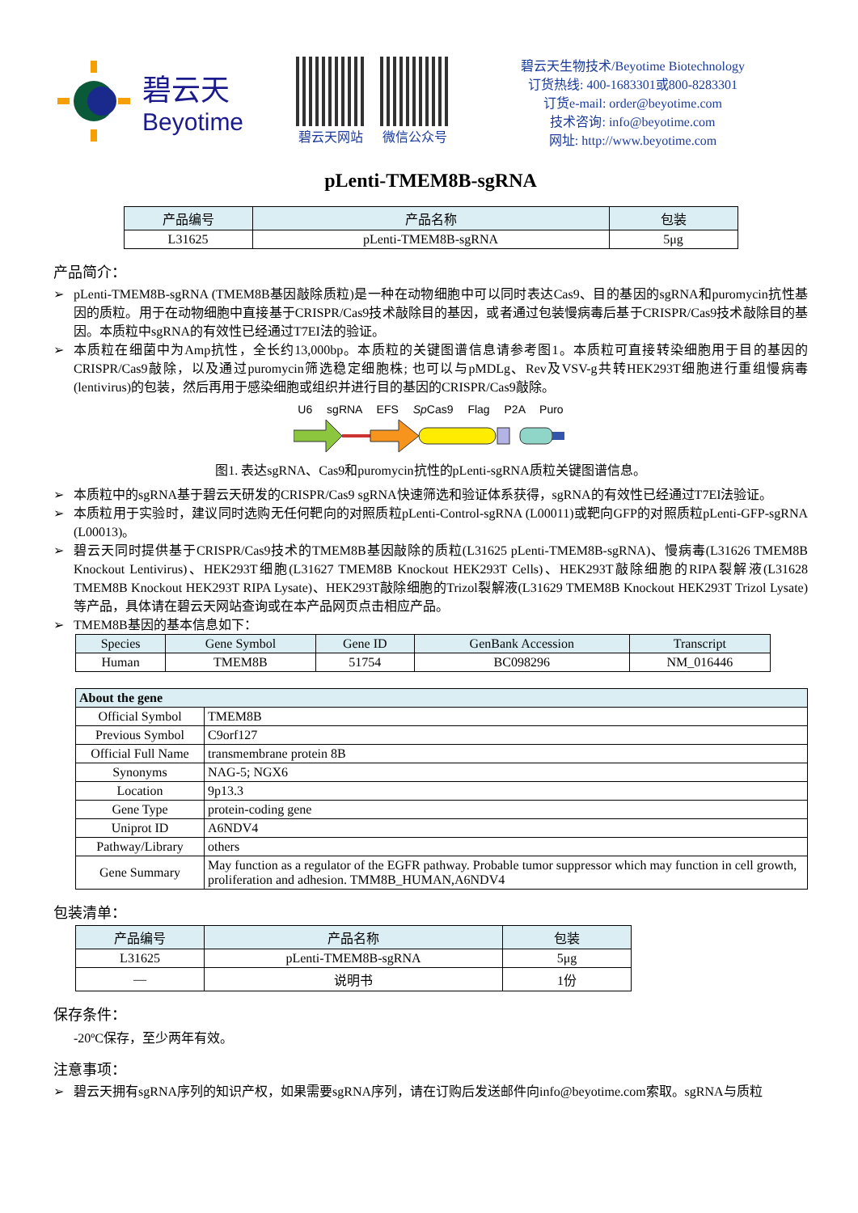碧云天
Beyotime
碧云天网站 微信公众号
碧云天生物技术/Beyotime Biotechnology
订货热线: 400-1683301或800-8283301
订货e-mail: order@beyotime.com
技术咨询: info@beyotime.com
网址: http://www.beyotime.com
pLenti-TMEM8B-sgRNA
| 产品编号 | 产品名称 | 包装 |
| --- | --- | --- |
| L31625 | pLenti-TMEM8B-sgRNA | 5μg |
产品简介：
➢ pLenti-TMEM8B-sgRNA (TMEM8B基因敲除质粒)是一种在动物细胞中可以同时表达Cas9、目的基因的sgRNA和puromycin抗性基因的质粒。用于在动物细胞中直接基于CRISPR/Cas9技术敲除目的基因，或者通过包装慢病毒后基于CRISPR/Cas9技术敲除目的基因。本质粒中sgRNA的有效性已经通过T7EI法的验证。
➢ 本质粒在细菌中为Amp抗性，全长约13,000bp。本质粒的关键图谱信息请参考图1。本质粒可直接转染细胞用于目的基因的CRISPR/Cas9敲除，以及通过puromycin筛选稳定细胞株; 也可以与pMDLg、Rev及VSV-g共转HEK293T细胞进行重组慢病毒(lentivirus)的包装，然后再用于感染细胞或组织并进行目的基因的CRISPR/Cas9敲除。
U6 sgRNA EFS Sp Cas9 Flag P2A Puro
图1. 表达sgRNA、Cas9和puromycin抗性的pLenti-sgRNA质粒关键图谱信息。
➢ 本质粒中的sgRNA基于碧云天研发的CRISPR/Cas9 sgRNA快速筛选和验证体系获得，sgRNA的有效性已经通过T7EI法验证。
➢ 本质粒用于实验时，建议同时选购无任何靶向的对照质粒pLenti-Control-sgRNA (L00011)或靶向GFP的对照质粒pLenti-GFP-sgRNA (L00013)。
➢ 碧云天同时提供基于CRISPR/Cas9技术的TMEM8B基因敲除的质粒(L31625 pLenti-TMEM8B-sgRNA)、慢病毒(L31626 TMEM8B Knockout Lentivirus)、HEK293T细胞(L31627 TMEM8B Knockout HEK293T Cells)、HEK293T敲除细胞的RIPA裂解液(L31628 TMEM8B Knockout HEK293T RIPA Lysate)、HEK293T敲除细胞的Trizol裂解液(L31629 TMEM8B Knockout HEK293T Trizol Lysate)等产品，具体请在碧云天网站查询或在本产品网页点击相应产品。
➢ TMEM8B基因的基本信息如下：
| Species | Gene Symbol | Gene ID | GenBank Accession | Transcript |
| --- | --- | --- | --- | --- |
| Human | TMEM8B | 51754 | BC098296 | NM_016446 |
| About the gene | |
| --- | --- |
| Official Symbol | TMEM8B |
| Previous Symbol | C9orf127 |
| Official Full Name | transmembrane protein 8B |
| Synonyms | NAG-5; NGX6 |
| Location | 9p13.3 |
| Gene Type | protein-coding gene |
| Uniprot ID | A6NDV4 |
| Pathway/Library | others |
| Gene Summary | May function as a regulator of the EGFR pathway. Probable tumor suppressor which may function in cell growth, proliferation and adhesion. TMM8B_HUMAN,A6NDV4 |
包装清单：
| 产品编号 | 产品名称 | 包装 |
| --- | --- | --- |
| L31625 | pLenti-TMEM8B-sgRNA | 5μg |
| — | 说明书 | 1份 |
保存条件：
-20ºC保存，至少两年有效。
注意事项：
➢ 碧云天拥有sgRNA序列的知识产权，如果需要sgRNA序列，请在订购后发送邮件向info@beyotime.com索取。sgRNA与质粒